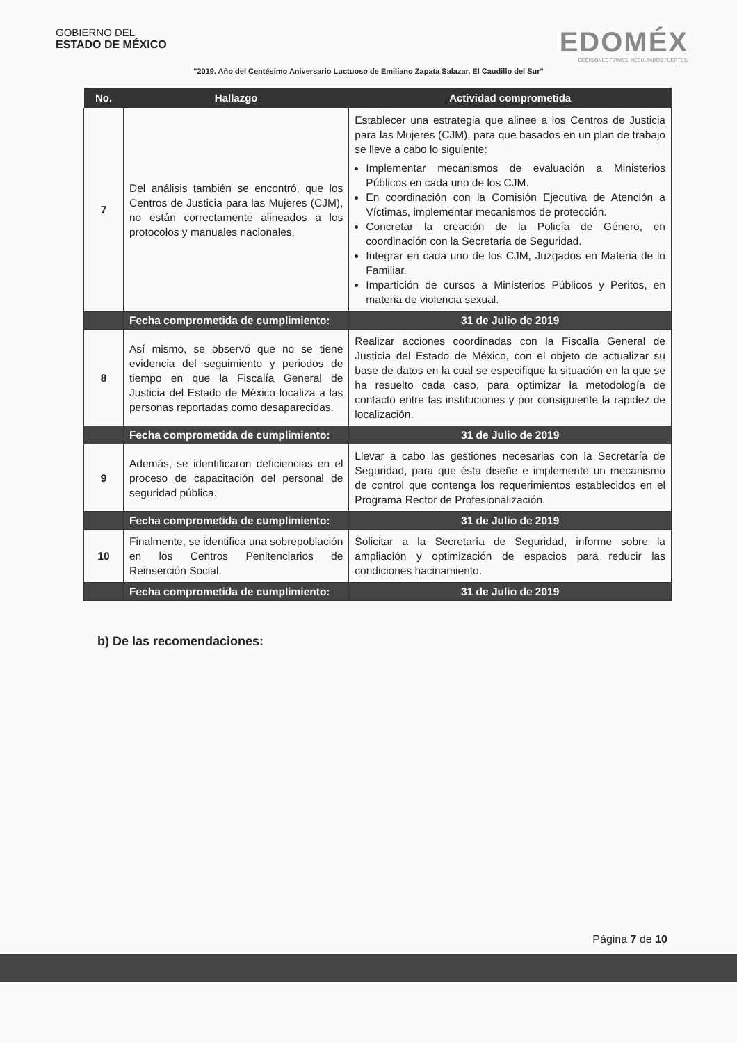GOBIERNO DEL
ESTADO DE MÉXICO
EDOMÉX
DECISIONES FIRMES, RESULTADOS FUERTES.
"2019. Año del Centésimo Aniversario Luctuoso de Emiliano Zapata Salazar, El Caudillo del Sur"
| No. | Hallazgo | Actividad comprometida |
| --- | --- | --- |
| 7 | Del análisis también se encontró, que los Centros de Justicia para las Mujeres (CJM), no están correctamente alineados a los protocolos y manuales nacionales. | Establecer una estrategia que alinee a los Centros de Justicia para las Mujeres (CJM), para que basados en un plan de trabajo se lleve a cabo lo siguiente: Implementar mecanismos de evaluación a Ministerios Públicos en cada uno de los CJM. En coordinación con la Comisión Ejecutiva de Atención a Víctimas, implementar mecanismos de protección. Concretar la creación de la Policía de Género, en coordinación con la Secretaría de Seguridad. Integrar en cada uno de los CJM, Juzgados en Materia de lo Familiar. Impartición de cursos a Ministerios Públicos y Peritos, en materia de violencia sexual. |
| | Fecha comprometida de cumplimiento: | 31 de Julio de 2019 |
| 8 | Así mismo, se observó que no se tiene evidencia del seguimiento y periodos de tiempo en que la Fiscalía General de Justicia del Estado de México localiza a las personas reportadas como desaparecidas. | Realizar acciones coordinadas con la Fiscalía General de Justicia del Estado de México, con el objeto de actualizar su base de datos en la cual se especifique la situación en la que se ha resuelto cada caso, para optimizar la metodología de contacto entre las instituciones y por consiguiente la rapidez de localización. |
| | Fecha comprometida de cumplimiento: | 31 de Julio de 2019 |
| 9 | Además, se identificaron deficiencias en el proceso de capacitación del personal de seguridad pública. | Llevar a cabo las gestiones necesarias con la Secretaría de Seguridad, para que ésta diseñe e implemente un mecanismo de control que contenga los requerimientos establecidos en el Programa Rector de Profesionalización. |
| | Fecha comprometida de cumplimiento: | 31 de Julio de 2019 |
| 10 | Finalmente, se identifica una sobrepoblación en los Centros Penitenciarios de Reinserción Social. | Solicitar a la Secretaría de Seguridad, informe sobre la ampliación y optimización de espacios para reducir las condiciones hacinamiento. |
| | Fecha comprometida de cumplimiento: | 31 de Julio de 2019 |
b) De las recomendaciones:
Página 7 de 10